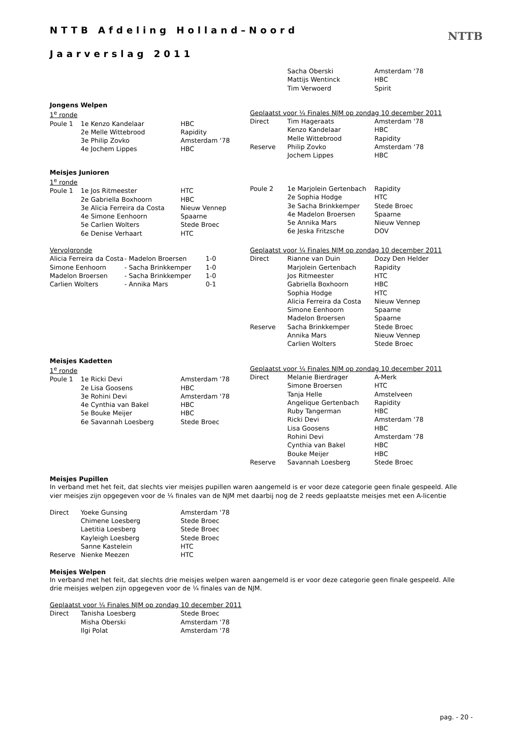NTTB Afdeling Holland–Noord
Jaarverslag 2011
NTTB
| | Sacha Oberski | Amsterdam '78 |
| | Mattijs Wentinck | HBC |
| | Tim Verwoerd | Spirit |
Jongens Welpen
| 1<sup>e</sup> ronde | | |
| Poule 1 | 1e Kenzo Kandelaar | HBC |
| | 2e Melle Wittebrood | Rapidity |
| | 3e Philip Zovko | Amsterdam ‘78 |
| | 4e Jochem Lippes | HBC |
| Geplaatst voor ¼ Finales NJM op zondag 10 december 2011 | | |
| Direct | Tim Hageraats | Amsterdam '78 |
| | Kenzo Kandelaar | HBC |
| | Melle Wittebrood | Rapidity |
| Reserve | Philip Zovko | Amsterdam ‘78 |
| | Jochem Lippes | HBC |
Meisjes Junioren
| 1<sup>e</sup> ronde | | |
| Poule 1 | 1e Jos Ritmeester | HTC |
| | 2e Gabriella Boxhoorn | HBC |
| | 3e Alicia Ferreira da Costa | Nieuw Vennep |
| | 4e Simone Eenhoorn | Spaarne |
| | 5e Carlien Wolters | Stede Broec |
| | 6e Denise Verhaart | HTC |
| Poule 2 | 1e Marjolein Gertenbach | Rapidity |
| | 2e Sophia Hodge | HTC |
| | 3e Sacha Brinkkemper | Stede Broec |
| | 4e Madelon Broersen | Spaarne |
| | 5e Annika Mars | Nieuw Vennep |
| | 6e Jeska Fritzsche | DOV |
| Vervolgronde | | |
| Alicia Ferreira da Costa | - Madelon Broersen | 1-0 |
| Simone Eenhoorn | - Sacha Brinkkemper | 1-0 |
| Madelon Broersen | - Sacha Brinkkemper | 1-0 |
| Carlien Wolters | - Annika Mars | 0-1 |
| Geplaatst voor ¼ Finales NJM op zondag 10 december 2011 | | |
| Direct | Rianne van Duin | Dozy Den Helder |
| | Marjolein Gertenbach | Rapidity |
| | Jos Ritmeester | HTC |
| | Gabriella Boxhoorn | HBC |
| | Sophia Hodge | HTC |
| | Alicia Ferreira da Costa | Nieuw Vennep |
| | Simone Eenhoorn | Spaarne |
| | Madelon Broersen | Spaarne |
| Reserve | Sacha Brinkkemper | Stede Broec |
| | Annika Mars | Nieuw Vennep |
| | Carlien Wolters | Stede Broec |
Meisjes Kadetten
| 1<sup>e</sup> ronde | | |
| Poule 1 | 1e Ricki Devi | Amsterdam '78 |
| | 2e Lisa Goosens | HBC |
| | 3e Rohini Devi | Amsterdam '78 |
| | 4e Cynthia van Bakel | HBC |
| | 5e Bouke Meijer | HBC |
| | 6e Savannah Loesberg | Stede Broec |
| Geplaatst voor ¼ Finales NJM op zondag 10 december 2011 | | |
| Direct | Melanie Bierdrager | A-Merk |
| | Simone Broersen | HTC |
| | Tanja Helle | Amstelveen |
| | Angelique Gertenbach | Rapidity |
| | Ruby Tangerman | HBC |
| | Ricki Devi | Amsterdam '78 |
| | Lisa Goosens | HBC |
| | Rohini Devi | Amsterdam '78 |
| | Cynthia van Bakel | HBC |
| | Bouke Meijer | HBC |
| Reserve | Savannah Loesberg | Stede Broec |
Meisjes Pupillen
In verband met het feit, dat slechts vier meisjes pupillen waren aangemeld is er voor deze categorie geen finale gespeeld. Alle vier meisjes zijn opgegeven voor de ¼ finales van de NJM met daarbij nog de 2 reeds geplaatste meisjes met een A-licentie
| Direct | Yoeke Gunsing | Amsterdam '78 |
| | Chimene Loesberg | Stede Broec |
| | Laetitia Loesberg | Stede Broec |
| | Kayleigh Loesberg | Stede Broec |
| | Sanne Kastelein | HTC |
| Reserve | Nienke Meezen | HTC |
Meisjes Welpen
In verband met het feit, dat slechts drie meisjes welpen waren aangemeld is er voor deze categorie geen finale gespeeld. Alle drie meisjes welpen zijn opgegeven voor de ¼ finales van de NJM.
| Geplaatst voor ¼ Finales NJM op zondag 10 december 2011 | | |
| Direct | Tanisha Loesberg | Stede Broec |
| | Misha Oberski | Amsterdam '78 |
| | Ilgi Polat | Amsterdam '78 |
pag. - 20 -